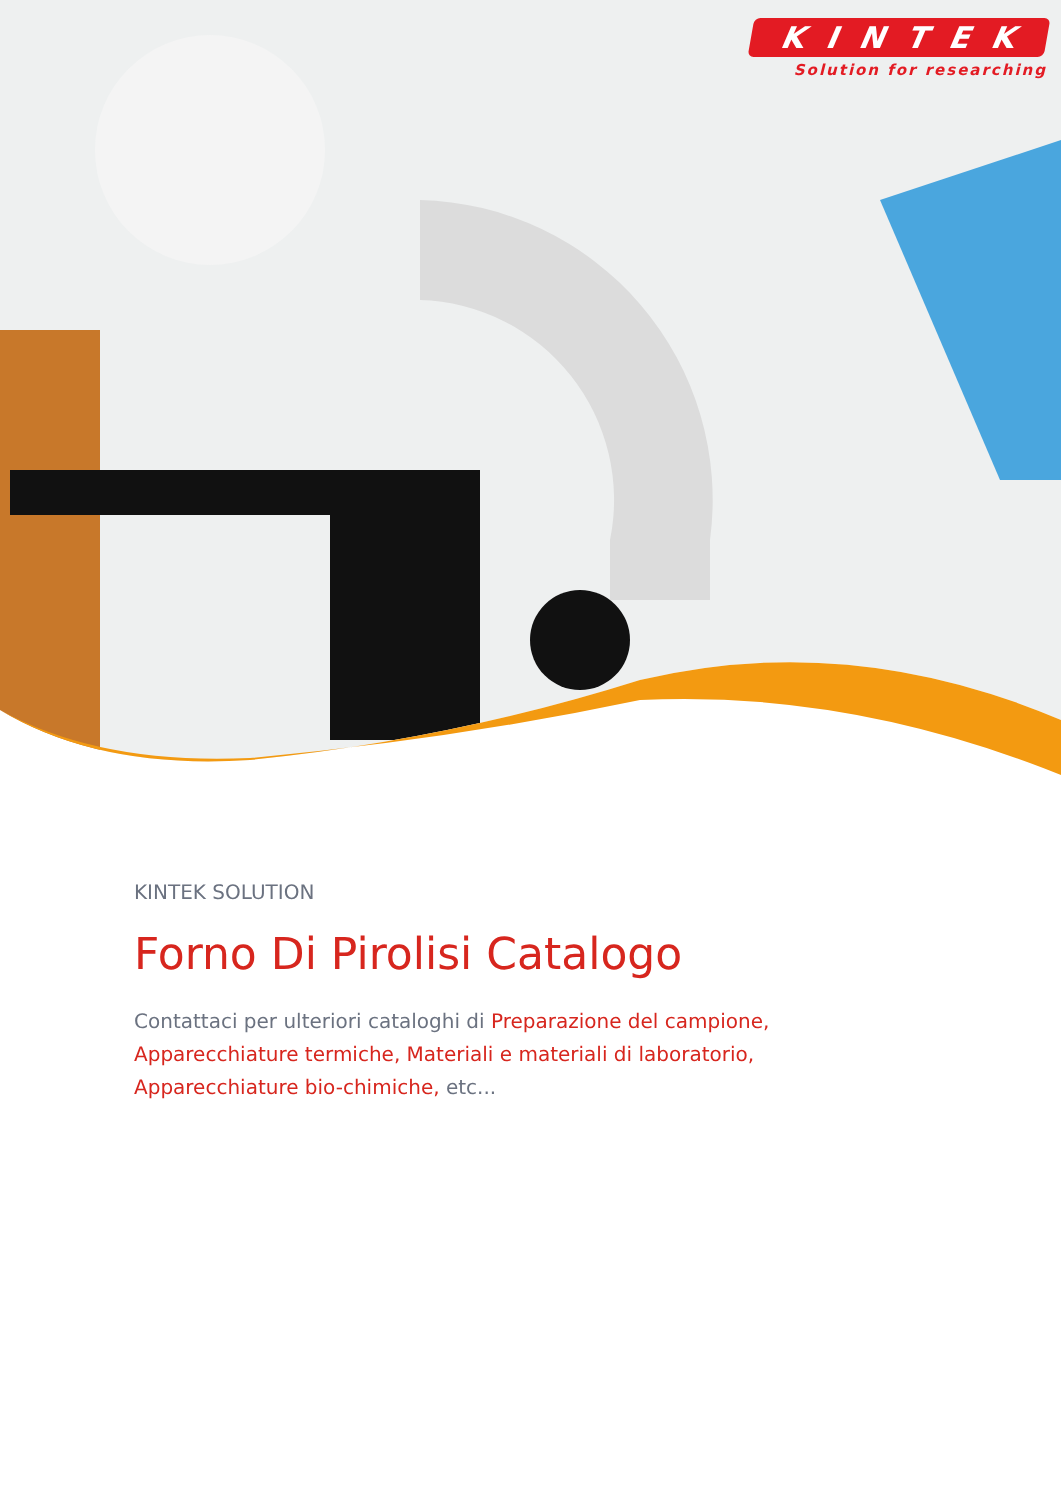KINTEK
Solution for researching
KINTEK SOLUTION
Forno Di Pirolisi Catalogo
Contattaci per ulteriori cataloghi di Preparazione del campione, Apparecchiature termiche, Materiali e materiali di laboratorio, Apparecchiature bio-chimiche, etc...